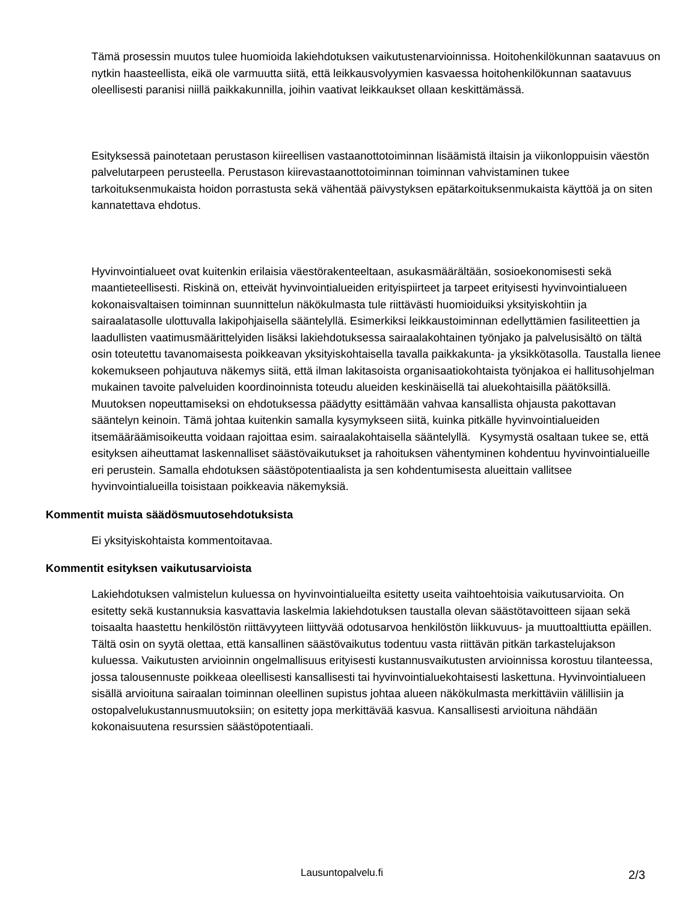Tämä prosessin muutos tulee huomioida lakiehdotuksen vaikutustenarvioinnissa. Hoitohenkilökunnan saatavuus on nytkin haasteellista, eikä ole varmuutta siitä, että leikkausvolyymien kasvaessa hoitohenkilökunnan saatavuus oleellisesti paranisi niillä paikkakunnilla, joihin vaativat leikkaukset ollaan keskittämässä.
Esityksessä painotetaan perustason kiireellisen vastaanottotoiminnan lisäämistä iltaisin ja viikonloppuisin väestön palvelutarpeen perusteella. Perustason kiirevastaanottotoiminnan toiminnan vahvistaminen tukee tarkoituksenmukaista hoidon porrastusta sekä vähentää päivystyksen epätarkoituksenmukaista käyttöä ja on siten kannatettava ehdotus.
Hyvinvointialueet ovat kuitenkin erilaisia väestörakenteeltaan, asukasmäärältään, sosioekonomisesti sekä maantieteellisesti. Riskinä on, etteivät hyvinvointialueiden erityispiirteet ja tarpeet erityisesti hyvinvointialueen kokonaisvaltaisen toiminnan suunnittelun näkökulmasta tule riittävästi huomioiduiksi yksityiskohtiin ja sairaalatasolle ulottuvalla lakipohjaisella sääntelyllä. Esimerkiksi leikkaustoiminnan edellyttämien fasiliteettien ja laadullisten vaatimusmäärittelyiden lisäksi lakiehdotuksessa sairaalakohtainen työnjako ja palvelusisältö on tältä osin toteutettu tavanomaisesta poikkeavan yksityiskohtaisella tavalla paikkakunta- ja yksikkötasolla. Taustalla lienee kokemukseen pohjautuva näkemys siitä, että ilman lakitasoista organisaatiokohtaista työnjakoa ei hallitusohjelman mukainen tavoite palveluiden koordinoinnista toteudu alueiden keskinäisellä tai aluekohtaisilla päätöksillä. Muutoksen nopeuttamiseksi on ehdotuksessa päädytty esittämään vahvaa kansallista ohjausta pakottavan sääntelyn keinoin. Tämä johtaa kuitenkin samalla kysymykseen siitä, kuinka pitkälle hyvinvointialueiden itsemääräämisoikeutta voidaan rajoittaa esim. sairaalakohtaisella sääntelyllä. Kysymystä osaltaan tukee se, että esityksen aiheuttamat laskennalliset säästövaikutukset ja rahoituksen vähentyminen kohdentuu hyvinvointialueille eri perustein. Samalla ehdotuksen säästöpotentiaalista ja sen kohdentumisesta alueittain vallitsee hyvinvointialueilla toisistaan poikkeavia näkemyksiä.
Kommentit muista säädösmuutosehdotuksista
Ei yksityiskohtaista kommentoitavaa.
Kommentit esityksen vaikutusarvioista
Lakiehdotuksen valmistelun kuluessa on hyvinvointialueilta esitetty useita vaihtoehtoisia vaikutusarvioita. On esitetty sekä kustannuksia kasvattavia laskelmia lakiehdotuksen taustalla olevan säästötavoitteen sijaan sekä toisaalta haastettu henkilöstön riittävyyteen liittyvää odotusarvoa henkilöstön liikkuvuus- ja muuttoalttiutta epäillen. Tältä osin on syytä olettaa, että kansallinen säästövaikutus todentuu vasta riittävän pitkän tarkastelujakson kuluessa. Vaikutusten arvioinnin ongelmallisuus erityisesti kustannusvaikutusten arvioinnissa korostuu tilanteessa, jossa talousennuste poikkeaa oleellisesti kansallisesti tai hyvinvointialuekohtaisesti laskettuna. Hyvinvointialueen sisällä arvioituna sairaalan toiminnan oleellinen supistus johtaa alueen näkökulmasta merkittäviin välillisiin ja ostopalvelukustannusmuutoksiin; on esitetty jopa merkittävää kasvua. Kansallisesti arvioituna nähdään kokonaisuutena resurssien säästöpotentiaali.
Lausuntopalvelu.fi 2/3